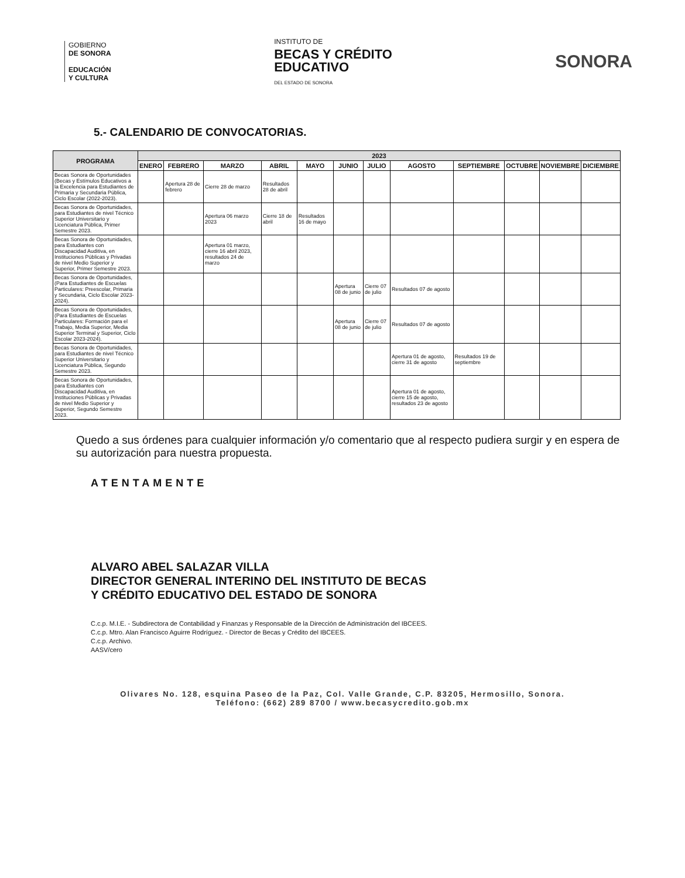GOBIERNO
DE SONORA
EDUCACIÓN
Y CULTURA
INSTITUTO DE
BECAS Y CRÉDITO
EDUCATIVO
DEL ESTADO DE SONORA
SONORA
5.- CALENDARIO DE CONVOCATORIAS.
| PROGRAMA | 2023 | | | | | | | | | | | |
| --- | --- | --- | --- | --- | --- | --- | --- | --- | --- | --- | --- | --- |
| | ENERO | FEBRERO | MARZO | ABRIL | MAYO | JUNIO | JULIO | AGOSTO | SEPTIEMBRE | OCTUBRE | NOVIEMBRE | DICIEMBRE |
| Becas Sonora de Oportunidades (Becas y Estímulos Educativos a la Excelencia para Estudiantes de Primaria y Secundaria Pública, Ciclo Escolar (2022-2023). | | Apertura 28 de febrero | Cierre 28 de marzo | Resultados 28 de abril | | | | | | | | |
| Becas Sonora de Oportunidades, para Estudiantes de nivel Técnico Superior Universitario y Licenciatura Pública, Primer Semestre 2023. | | | Apertura 06 marzo 2023 | Cierre 18 de abril | Resultados 16 de mayo | | | | | | | |
| Becas Sonora de Oportunidades, para Estudiantes con Discapacidad Auditiva, en Instituciones Públicas y Privadas de nivel Medio Superior y Superior, Primer Semestre 2023. | | | Apertura 01 marzo, cierre 16 abril 2023, resultados 24 de marzo | | | | | | | | | |
| Becas Sonora de Oportunidades, (Para Estudiantes de Escuelas Particulares: Preescolar, Primaria y Secundaria, Ciclo Escolar 2023-2024). | | | | | | Apertura 08 de junio | Cierre 07 de julio | Resultados 07 de agosto | | | | |
| Becas Sonora de Oportunidades, (Para Estudiantes de Escuelas Particulares: Formación para el Trabajo, Media Superior, Media Superior Terminal y Superior, Ciclo Escolar 2023-2024). | | | | | | Apertura 08 de junio | Cierre 07 de julio | Resultados 07 de agosto | | | | |
| Becas Sonora de Oportunidades, para Estudiantes de nivel Técnico Superior Universitario y Licenciatura Pública, Segundo Semestre 2023. | | | | | | | | Apertura 01 de agosto, cierre 31 de agosto | Resultados 19 de septiembre | | | |
| Becas Sonora de Oportunidades, para Estudiantes con Discapacidad Auditiva, en Instituciones Públicas y Privadas de nivel Medio Superior y Superior, Segundo Semestre 2023. | | | | | | | | Apertura 01 de agosto, cierre 15 de agosto, resultados 23 de agosto | | | | |
Quedo a sus órdenes para cualquier información y/o comentario que al respecto pudiera surgir y en espera de su autorización para nuestra propuesta.
ATENTAMENTE
ALVARO ABEL SALAZAR VILLA
DIRECTOR GENERAL INTERINO DEL INSTITUTO DE BECAS
Y CRÉDITO EDUCATIVO DEL ESTADO DE SONORA
C.c.p. M.I.E. - Subdirectora de Contabilidad y Finanzas y Responsable de la Dirección de Administración del IBCEES.
C.c.p. Mtro. Alan Francisco Aguirre Rodríguez. - Director de Becas y Crédito del IBCEES.
C.c.p. Archivo.
AASV/cero
Olivares No. 128, esquina Paseo de la Paz, Col. Valle Grande, C.P. 83205, Hermosillo, Sonora.
Teléfono: (662) 289 8700 / www.becasycredito.gob.mx